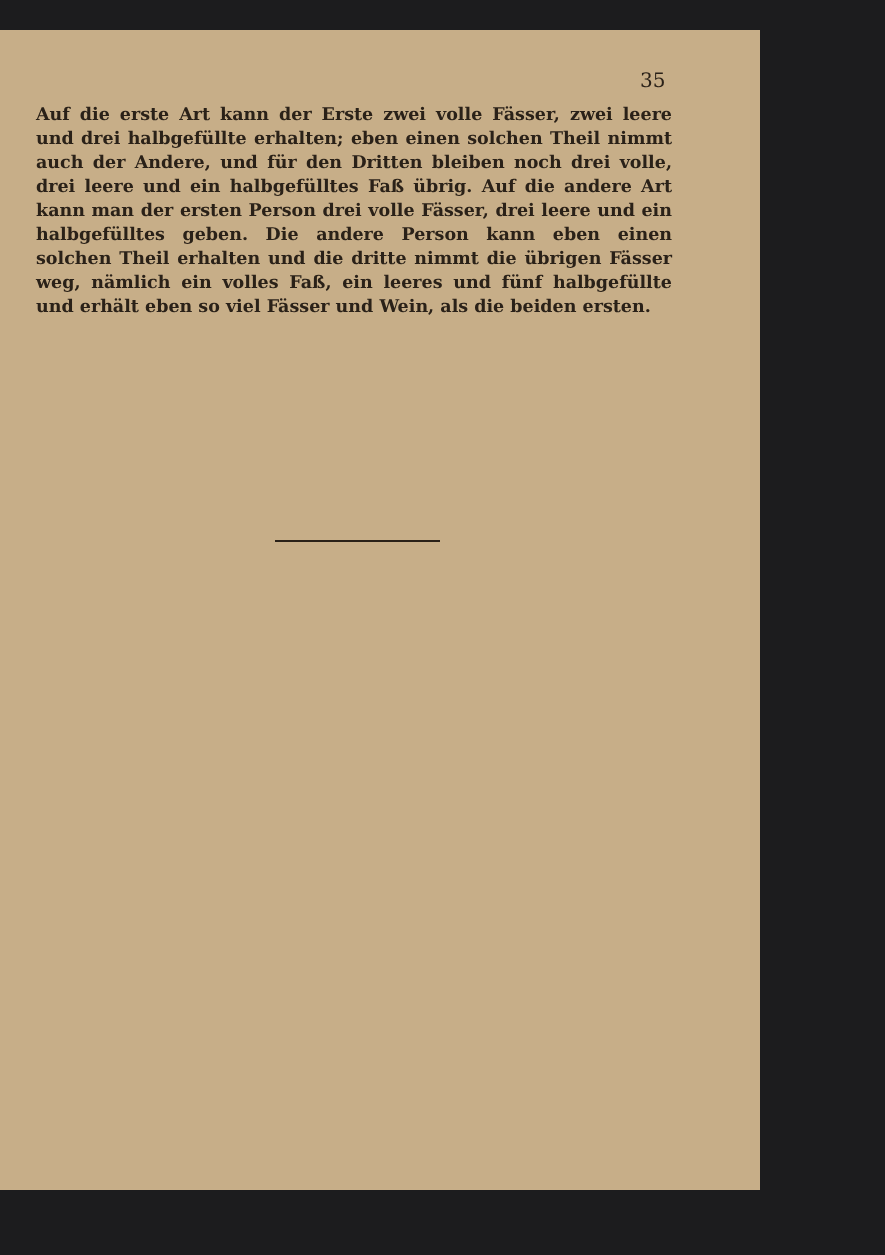35
Auf die erste Art kann der Erste zwei volle Fässer, zwei leere und drei halbgefüllte erhalten; eben einen solchen Theil nimmt auch der Andere, und für den Dritten bleiben noch drei volle, drei leere und ein halbgefülltes Faß übrig. Auf die andere Art kann man der ersten Person drei volle Fässer, drei leere und ein halbgefülltes geben. Die andere Person kann eben einen solchen Theil erhalten und die dritte nimmt die übrigen Fässer weg, nämlich ein volles Faß, ein leeres und fünf halbgefüllte und erhält eben so viel Fässer und Wein, als die beiden ersten.